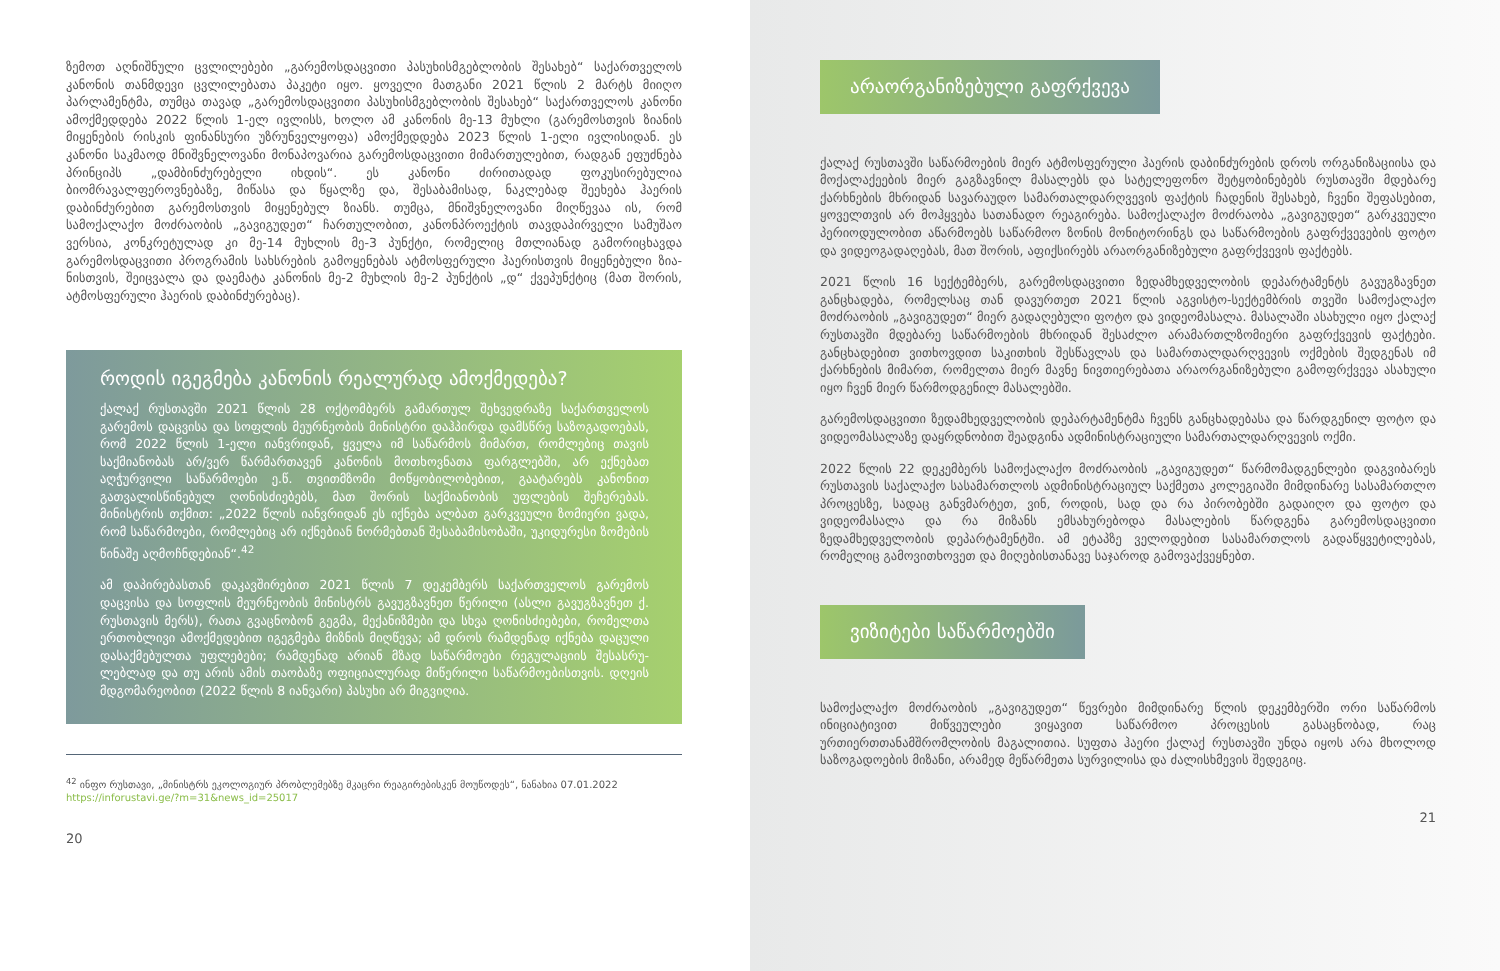ზემოთ აღნიშნული ცვლილებები „გარემოსდაცვითი პასუხისმგებლობის შესახებ“ საქართველოს კანონის თანმდევი ცვლილებათა პაკეტი იყო. ყოველი მათგანი 2021 წლის 2 მარტს მიიღო პარლამენტმა, თუმცა თავად „გარემოსდაცვითი პასუხისმგებლობის შესახებ“ საქართველოს კანონი ამოქმედდება 2022 წლის 1-ელ ივლისს, ხოლო ამ კანონის მე-13 მუხლი (გარემოსთვის ზიანის მიყენების რისკის ფინანსური უზრუნველყოფა) ამოქმედდება 2023 წლის 1-ელი ივლისიდან. ეს კანონი საკმაოდ მნიშვნელოვანი მონაპოვარია გარემოსდაცვითი მიმართულებით, რადგან ეფუძნება პრინციპს „დამბინძურებელი იხდის“. ეს კანონი ძირითადად ფოკუ­სირებულია ბიომრავალფეროვნებაზე, მიწასა და წყალზე და, შესაბამისად, ნაკლებად შეეხება ჰაერის დაბინძურებით გარემოსთვის მიყენებულ ზიანს. თუმცა, მნიშვნელოვანი მიღწევაა ის, რომ სამოქალაქო მოძრაობის „გავიგუდეთ“ ჩართუ­ლობით, კანონპროექტის თავდაპირველი სამუშაო ვერსია, კონკრეტულად კი მე-14 მუხლის მე-3 პუნქტი, რომელიც მთლიანად გამორიცხავდა გარემოსდაცვითი პროგრამის სახსრების გამოყენებას ატმოსფერული ჰაერისთვის მიყენებული ზია­ნისთვის, შეიცვალა და დაემატა კანონის მე-2 მუხლის მე-2 პუნქტის „დ“ ქვეპუნქტიც (მათ შორის, ატმოსფერული ჰაერის დაბინძურებაც).
როდის იგეგმება კანონის რეალურად ამოქმედება?
ქალაქ რუსთავში 2021 წლის 28 ოქტომბერს გამართულ შეხვედრაზე საქარ­თველოს გარემოს დაცვისა და სოფლის მეურნეობის მინისტრი დაჰპირდა დამსწრე საზოგადოებას, რომ 2022 წლის 1-ელი იანვრიდან, ყველა იმ საწარმოს მიმართ, რომლებიც თავის საქმიანობას არ/ვერ წარმართავენ კანონის მოთხოვნათა ფარგლებში, არ ექნებათ აღჭურვილი საწარმოები ე.წ. თვითმზომი მოწყობილობებით, გაატარებს კანონით გათვალისწინებულ ღონისძიებებს, მათ შორის საქმიანობის უფლების შეჩერებას. მინისტრის თქმით: „2022 წლის იანვრიდან ეს იქნება ალბათ გარკვეული ზომიერი ვადა, რომ საწარმოები, რომლებიც არ იქნებიან ნორმებთან შესაბამისობაში, უკიდურესი ზომების წინაშე აღმოჩნდებიან“.<sup>42</sup>
ამ დაპირებასთან დაკავშირებით 2021 წლის 7 დეკემბერს საქართველოს გარემოს დაცვისა და სოფლის მეურნეობის მინისტრს გავუგზავნეთ წერილი (ასლი გავუგზავნეთ ქ. რუსთავის მერს), რათა გვაცნობონ გეგმა, მექანიზმები და სხვა ღონისძიებები, რომელთა ერთობლივი ამოქმედებით იგეგმება მიზნის მიღწევა; ამ დროს რამდენად იქნება დაცული დასაქმებულთა უფლებები; რამდენად არიან მზად საწარმოები რეგულაციის შესასრუ­ლებლად და თუ არის ამის თაობაზე ოფიციალურად მიწერილი საწარმო­ებისთვის. დღეის მდგომარეობით (2022 წლის 8 იანვარი) პასუხი არ მიგვიღია.
<sup>42</sup> ინფო რუსთავი, „მინისტრს ეკოლოგიურ პრობლემებზე მკაცრი რეაგირებისკენ მოუწოდეს“, ნანახია 07.01.2022
https://inforustavi.ge/?m=31&news_id=25017
20
არაორგანიზებული გაფრქვევა
ქალაქ რუსთავში საწარმოების მიერ ატმოსფერული ჰაერის დაბინძურების დროს ორგანიზაციისა და მოქალაქეების მიერ გაგზავნილ მასალებს და სატელეფონო შეტყობინებებს რუსთავში მდებარე ქარხნების მხრიდან სავარაუდო სამართალ­დარღვევის ფაქტის ჩადენის შესახებ, ჩვენი შეფასებით, ყოველთვის არ მოჰყვება სათანადო რეაგირება. სამოქალაქო მოძრაობა „გავიგუდეთ“ გარკვეული პერიოდუ­ლობით აწარმოებს საწარმოო ზონის მონიტორინგს და საწარმოების გაფრქვევების ფოტო და ვიდეოგადაღებას, მათ შორის, აფიქსირებს არაორგანიზებული გაფრქვევის ფაქტებს.
2021 წლის 16 სექტემბერს, გარემოსდაცვითი ზედამხედველობის დეპარტამენტს გავუგზავნეთ განცხადება, რომელსაც თან დავურთეთ 2021 წლის აგვისტო-სექტემბრის თვეში სამოქალაქო მოძრაობის „გავიგუდეთ“ მიერ გადაღებული ფოტო და ვიდეომასალა. მასალაში ასახული იყო ქალაქ რუსთავში მდებარე საწარმოების მხრიდან შესაძლო არამართლზომიერი გაფრქვევის ფაქტები. განცხადებით ვითხოვდით საკითხის შესწავლას და სამართალდარღვევის ოქმების შედგენას იმ ქარხნების მიმართ, რომელთა მიერ მავნე ნივთიერებათა არაორგანიზებული გამოფრქვევა ასახული იყო ჩვენ მიერ წარმოდგენილ მასალებში.
გარემოსდაცვითი ზედამხედველობის დეპარტამენტმა ჩვენს განცხადებასა და წარდგენილ ფოტო და ვიდეომასალაზე დაყრდნობით შეადგინა ადმინისტრაციული სამართალდარღვევის ოქმი.
2022 წლის 22 დეკემბერს სამოქალაქო მოძრაობის „გავიგუდეთ“ წარმომადგენლები დაგვიბარეს რუსთავის საქალაქო სასამართლოს ადმინისტრაციულ საქმეთა კოლეგიაში მიმდინარე სასამართლო პროცესზე, სადაც განვმარტეთ, ვინ, როდის, სად და რა პირობებში გადაიღო და ფოტო და ვიდეომასალა და რა მიზანს ემსახურებოდა მასალების წარდგენა გარემოსდაცვითი ზედამხედველობის დეპარტამენტში. ამ ეტაპზე ველოდებით სასამართლოს გადაწყვეტილებას, რომელიც გამოვითხოვეთ და მიღებისთანავე საჯაროდ გამოვაქვეყნებთ.
ვიზიტები საწარმოებში
სამოქალაქო მოძრაობის „გავიგუდეთ“ წევრები მიმდინარე წლის დეკემბერში ორი საწარმოს ინიციატივით მიწვეულები ვიყავით საწარმოო პროცესის გასაცნობად, რაც ურთიერთთანამშრომლობის მაგალითია. სუფთა ჰაერი ქალაქ რუსთავში უნდა იყოს არა მხოლოდ საზოგადოების მიზანი, არამედ მეწარმეთა სურვილისა და ძალისხმევის შედეგიც.
21